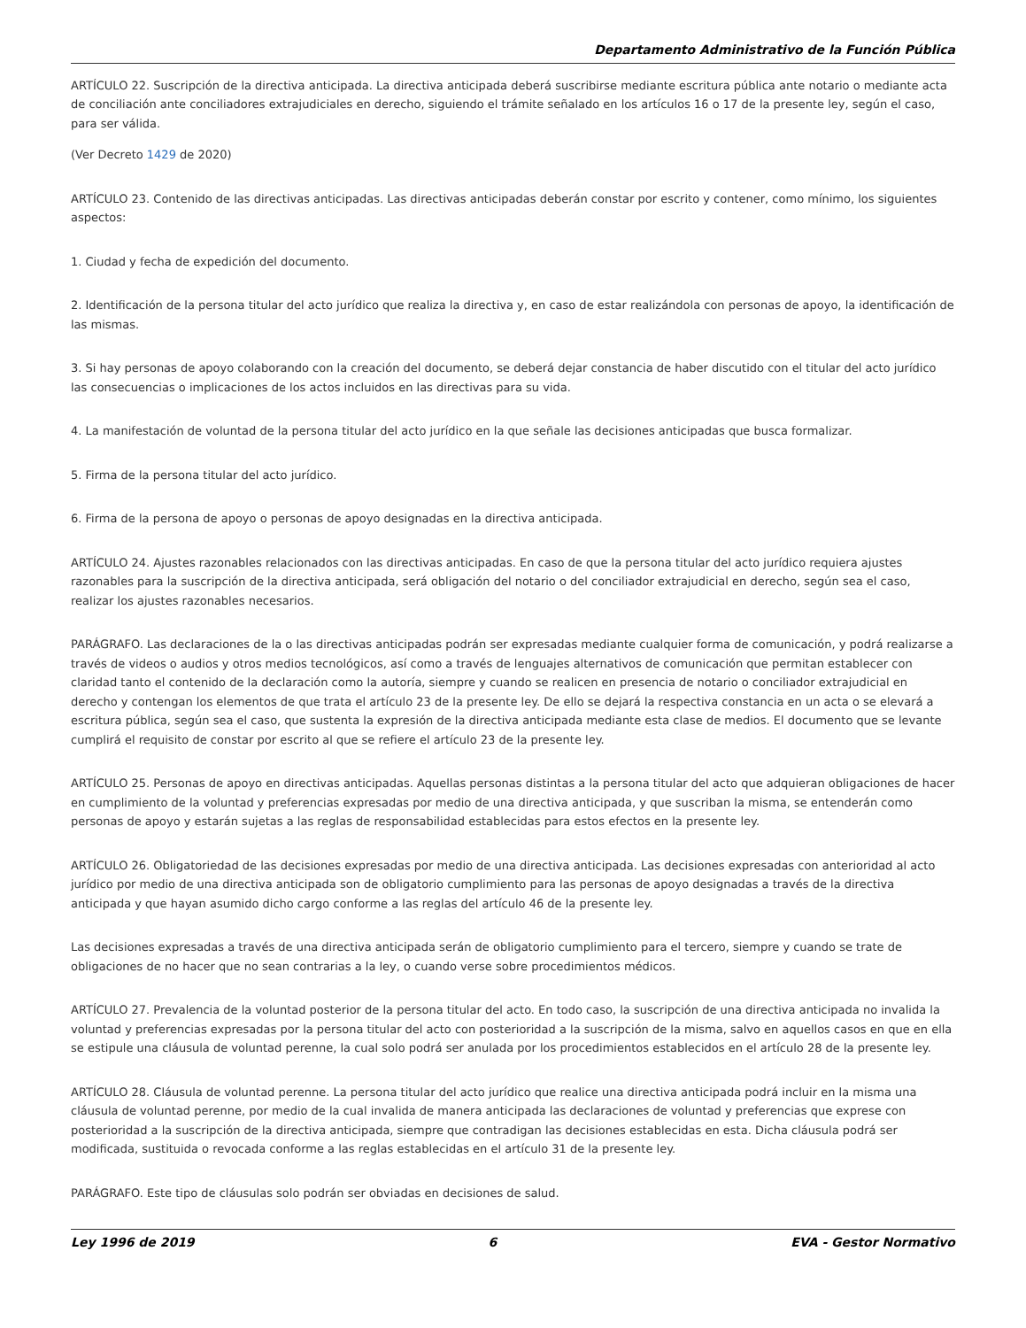Departamento Administrativo de la Función Pública
ARTÍCULO 22. Suscripción de la directiva anticipada. La directiva anticipada deberá suscribirse mediante escritura pública ante notario o mediante acta de conciliación ante conciliadores extrajudiciales en derecho, siguiendo el trámite señalado en los artículos 16 o 17 de la presente ley, según el caso, para ser válida.
(Ver Decreto 1429 de 2020)
ARTÍCULO 23. Contenido de las directivas anticipadas. Las directivas anticipadas deberán constar por escrito y contener, como mínimo, los siguientes aspectos:
1. Ciudad y fecha de expedición del documento.
2. Identificación de la persona titular del acto jurídico que realiza la directiva y, en caso de estar realizándola con personas de apoyo, la identificación de las mismas.
3. Si hay personas de apoyo colaborando con la creación del documento, se deberá dejar constancia de haber discutido con el titular del acto jurídico las consecuencias o implicaciones de los actos incluidos en las directivas para su vida.
4. La manifestación de voluntad de la persona titular del acto jurídico en la que señale las decisiones anticipadas que busca formalizar.
5. Firma de la persona titular del acto jurídico.
6. Firma de la persona de apoyo o personas de apoyo designadas en la directiva anticipada.
ARTÍCULO 24. Ajustes razonables relacionados con las directivas anticipadas. En caso de que la persona titular del acto jurídico requiera ajustes razonables para la suscripción de la directiva anticipada, será obligación del notario o del conciliador extrajudicial en derecho, según sea el caso, realizar los ajustes razonables necesarios.
PARÁGRAFO. Las declaraciones de la o las directivas anticipadas podrán ser expresadas mediante cualquier forma de comunicación, y podrá realizarse a través de videos o audios y otros medios tecnológicos, así como a través de lenguajes alternativos de comunicación que permitan establecer con claridad tanto el contenido de la declaración como la autoría, siempre y cuando se realicen en presencia de notario o conciliador extrajudicial en derecho y contengan los elementos de que trata el artículo 23 de la presente ley. De ello se dejará la respectiva constancia en un acta o se elevará a escritura pública, según sea el caso, que sustenta la expresión de la directiva anticipada mediante esta clase de medios. El documento que se levante cumplirá el requisito de constar por escrito al que se refiere el artículo 23 de la presente ley.
ARTÍCULO 25. Personas de apoyo en directivas anticipadas. Aquellas personas distintas a la persona titular del acto que adquieran obligaciones de hacer en cumplimiento de la voluntad y preferencias expresadas por medio de una directiva anticipada, y que suscriban la misma, se entenderán como personas de apoyo y estarán sujetas a las reglas de responsabilidad establecidas para estos efectos en la presente ley.
ARTÍCULO 26. Obligatoriedad de las decisiones expresadas por medio de una directiva anticipada. Las decisiones expresadas con anterioridad al acto jurídico por medio de una directiva anticipada son de obligatorio cumplimiento para las personas de apoyo designadas a través de la directiva anticipada y que hayan asumido dicho cargo conforme a las reglas del artículo 46 de la presente ley.
Las decisiones expresadas a través de una directiva anticipada serán de obligatorio cumplimiento para el tercero, siempre y cuando se trate de obligaciones de no hacer que no sean contrarias a la ley, o cuando verse sobre procedimientos médicos.
ARTÍCULO 27. Prevalencia de la voluntad posterior de la persona titular del acto. En todo caso, la suscripción de una directiva anticipada no invalida la voluntad y preferencias expresadas por la persona titular del acto con posterioridad a la suscripción de la misma, salvo en aquellos casos en que en ella se estipule una cláusula de voluntad perenne, la cual solo podrá ser anulada por los procedimientos establecidos en el artículo 28 de la presente ley.
ARTÍCULO 28. Cláusula de voluntad perenne. La persona titular del acto jurídico que realice una directiva anticipada podrá incluir en la misma una cláusula de voluntad perenne, por medio de la cual invalida de manera anticipada las declaraciones de voluntad y preferencias que exprese con posterioridad a la suscripción de la directiva anticipada, siempre que contradigan las decisiones establecidas en esta. Dicha cláusula podrá ser modificada, sustituida o revocada conforme a las reglas establecidas en el artículo 31 de la presente ley.
PARÁGRAFO. Este tipo de cláusulas solo podrán ser obviadas en decisiones de salud.
Ley 1996 de 2019 6 EVA - Gestor Normativo